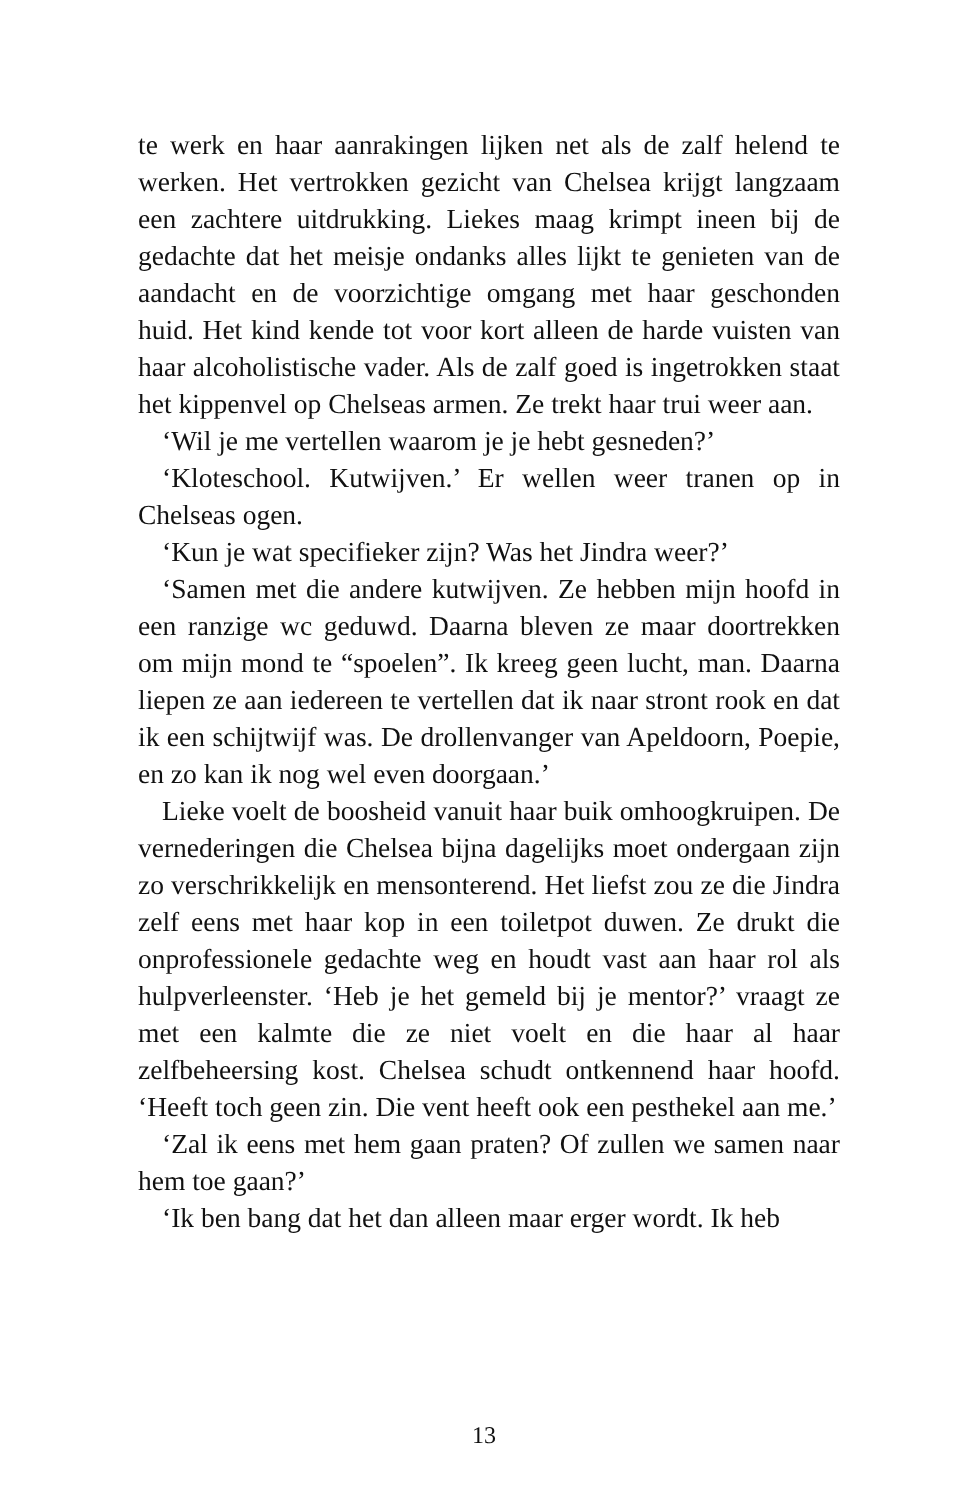te werk en haar aanrakingen lijken net als de zalf helend te werken. Het vertrokken gezicht van Chelsea krijgt lang­zaam een zachtere uitdrukking. Liekes maag krimpt ineen bij de gedachte dat het meisje ondanks alles lijkt te genieten van de aandacht en de voorzichtige omgang met haar ge­schonden huid. Het kind kende tot voor kort alleen de har­de vuisten van haar alcoholistische vader. Als de zalf goed is ingetrokken staat het kippenvel op Chelseas armen. Ze trekt haar trui weer aan.
‘Wil je me vertellen waarom je je hebt gesneden?’
‘Kloteschool. Kutwijven.’ Er wellen weer tranen op in Chelseas ogen.
‘Kun je wat specifieker zijn? Was het Jindra weer?’
‘Samen met die andere kutwijven. Ze hebben mijn hoofd in een ranzige wc geduwd. Daarna bleven ze maar door­trekken om mijn mond te “spoelen”. Ik kreeg geen lucht, man. Daarna liepen ze aan iedereen te vertellen dat ik naar stront rook en dat ik een schijtwijf was. De drollenvanger van Apeldoorn, Poepie, en zo kan ik nog wel even door­gaan.’
Lieke voelt de boosheid vanuit haar buik omhoogkruipen. De vernederingen die Chelsea bijna dagelijks moet onder­gaan zijn zo verschrikkelijk en mensonterend. Het liefst zou ze die Jindra zelf eens met haar kop in een toiletpot duwen. Ze drukt die onprofessionele gedachte weg en houdt vast aan haar rol als hulpverleenster. ‘Heb je het gemeld bij je mentor?’ vraagt ze met een kalmte die ze niet voelt en die haar al haar zelfbeheersing kost. Chelsea schudt ontken­nend haar hoofd. ‘Heeft toch geen zin. Die vent heeft ook een pesthekel aan me.’
‘Zal ik eens met hem gaan praten? Of zullen we samen naar hem toe gaan?’
‘Ik ben bang dat het dan alleen maar erger wordt. Ik heb
13